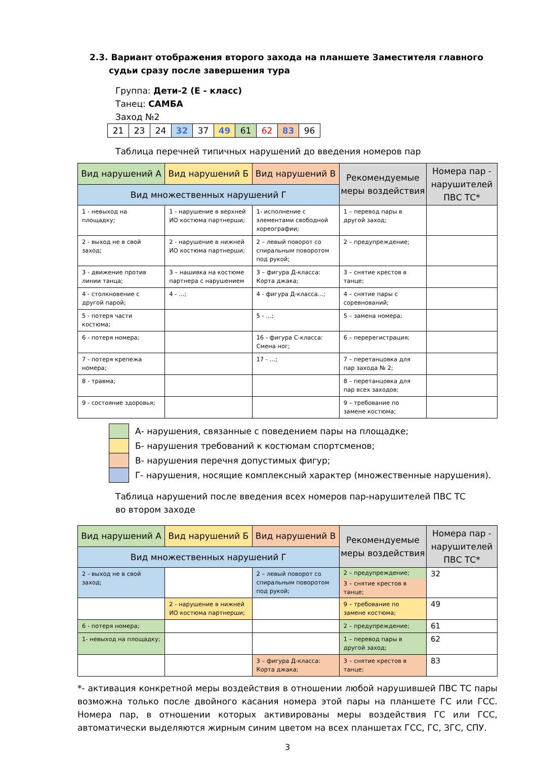2.3. Вариант отображения второго захода на планшете Заместителя главного судьи сразу после завершения тура
Группа: Дети-2 (Е - класс)
Танец: САМБА
Заход №2
| 21 | 23 | 24 | 32 | 37 | 49 | 61 | 62 | 83 | 96 |
Таблица перечней типичных нарушений до введения номеров пар
| Вид нарушений А | Вид нарушений Б | Вид нарушений В | Рекомендуемые меры воздействия | Номера пар - нарушителей ПВС ТС* |
| --- | --- | --- | --- | --- |
| Вид множественных нарушений Г | | | | |
| 1 - невыход на площадку; | 1 - нарушение в верхней ИО костюма партнерши; | 1- исполнение с элементами свободной хореографии; | 1 – перевод пары в другой заход; | |
| 2 - выход не в свой заход; | 2 - нарушение в нижней ИО костюма партнерши; | 2 – левый поворот со спиральным поворотом под рукой; | 2 – предупреждение; | |
| 3 - движение против линии танца; | 3 – нашивка на костюме партнера с нарушением | 3 – фигура Д-класса: Корта джака; | 3 – снятие крестов в танце; | |
| 4 - столкновение с другой парой; | 4 - …; | 4 - фигура Д-класса…; | 4 – снятие пары с соревнований; | |
| 5 - потеря части костюма; | | 5 - …; | 5 – замена номера; | |
| 6 - потеря номера; | | 16 - фигура С-класса: Смена ног; | 6 – перерегистрация; | |
| 7 - потеря крепежа номера; | | 17 - …; | 7 – перетанцовка для пар захода № 2; | |
| 8 - травма; | | | 8 – перетанцовка для пар всех заходов; | |
| 9 - состояние здоровья; | | | 9 – требование по замене костюма; | |
| | А- нарушения, связанные с поведением пары на площадке; |
| | Б- нарушения требований к костюмам спортсменов; |
| | В- нарушения перечня допустимых фигур; |
| | Г- нарушения, носящие комплексный характер (множественные нарушения). |
Таблица нарушений после введения всех номеров пар-нарушителей ПВС ТС
во втором заходе
| Вид нарушений А | Вид нарушений Б | Вид нарушений В | Рекомендуемые меры воздействия | Номера пар - нарушителей ПВС ТС* |
| --- | --- | --- | --- | --- |
| Вид множественных нарушений Г | | | | |
| 2 - выход не в свой заход; | | 2 – левый поворот со спиральным поворотом под рукой; | 2 – предупреждение; 3 – снятие крестов в танце; | 32 |
| | 2 - нарушение в нижней ИО костюма партнерши; | | 9 – требование по замене костюма; | 49 |
| 6 - потеря номера; | | | 2 – предупреждение; | 61 |
| 1- невыход на площадку; | | | 1 – перевод пары в другой заход; | 62 |
| | | 3 – фигура Д-класса: Корта джака; | 3 – снятие крестов в танце; | 83 |
*- активация конкретной меры воздействия в отношении любой нарушившей ПВС ТС пары возможна только после двойного касания номера этой пары на планшете ГС или ГСС. Номера пар, в отношении которых активированы меры воздействия ГС или ГСС, автоматически выделяются жирным синим цветом на всех планшетах ГСС, ГС, ЗГС, СПУ.
3